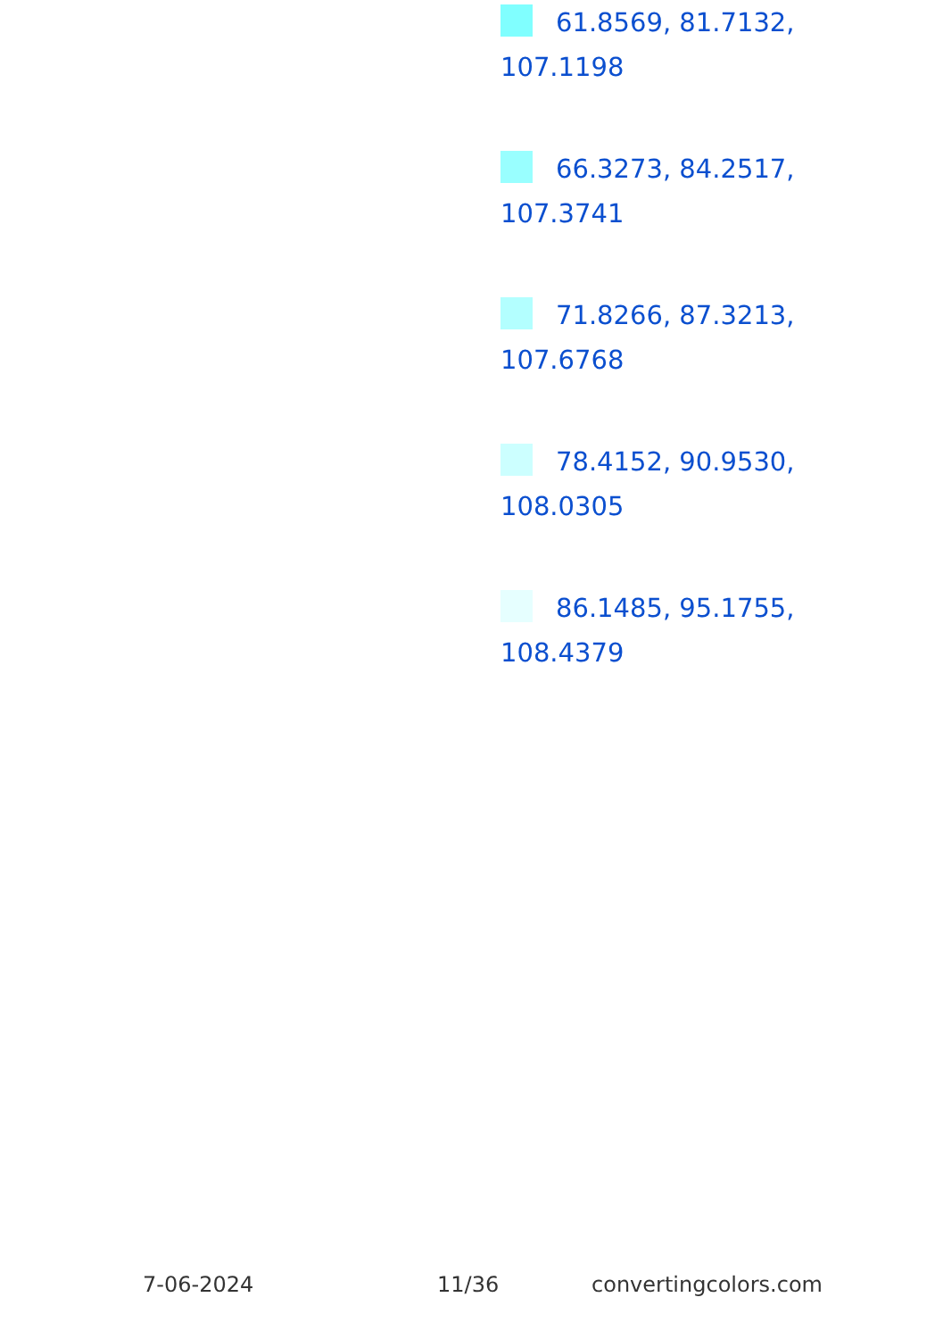61.8569, 81.7132, 107.1198
66.3273, 84.2517, 107.3741
71.8266, 87.3213, 107.6768
78.4152, 90.9530, 108.0305
86.1485, 95.1755, 108.4379
7-06-2024 11/36 convertingcolors.com